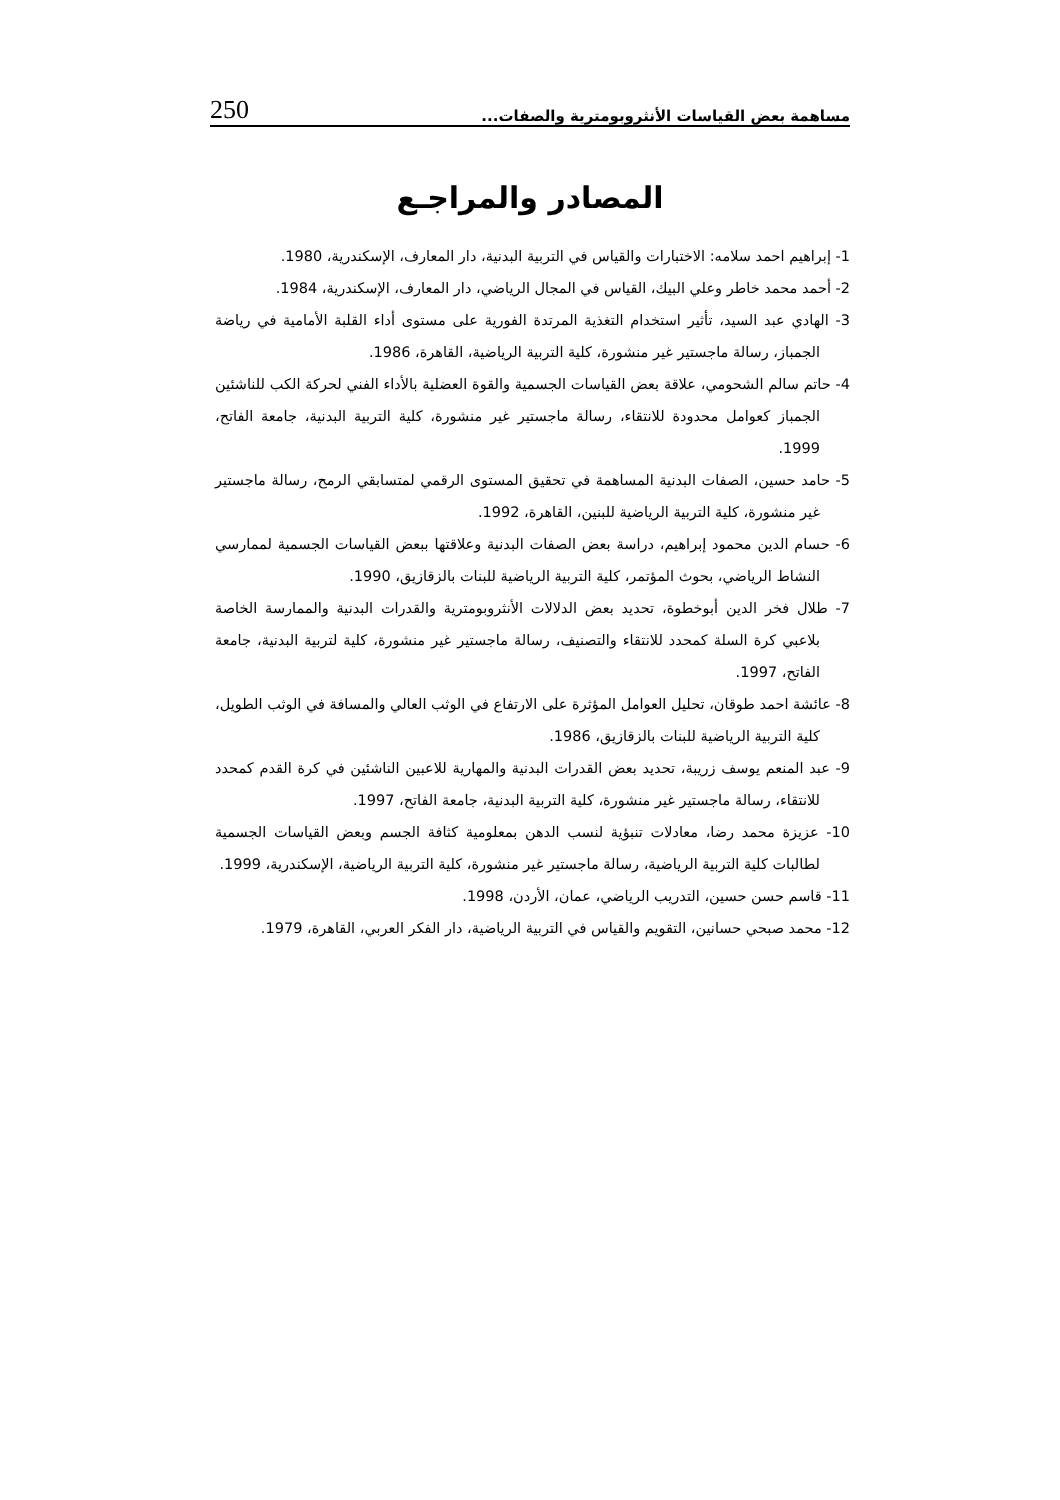مساهمة بعض القياسات الأنثروبومترية والصفات... 250
المصادر والمراجـع
1- إبراهيم احمد سلامه: الاختبارات والقياس في التربية البدنية، دار المعارف، الإسكندرية، 1980.
2- أحمد محمد خاطر وعلي البيك، القياس في المجال الرياضي، دار المعارف، الإسكندرية، 1984.
3- الهادي عبد السيد، تأثير استخدام التغذية المرتدة الفورية على مستوى أداء القلبة الأمامية في رياضة الجمباز، رسالة ماجستير غير منشورة، كلية التربية الرياضية، القاهرة، 1986.
4- حاتم سالم الشحومي، علاقة بعض القياسات الجسمية والقوة العضلية بالأداء الفني لحركة الكب للناشئين الجمباز كعوامل محدودة للانتقاء، رسالة ماجستير غير منشورة، كلية التربية البدنية، جامعة الفاتح، 1999.
5- حامد حسين، الصفات البدنية المساهمة في تحقيق المستوى الرقمي لمتسابقي الرمح، رسالة ماجستير غير منشورة، كلية التربية الرياضية للبنين، القاهرة، 1992.
6- حسام الدين محمود إبراهيم، دراسة بعض الصفات البدنية وعلاقتها ببعض القياسات الجسمية لممارسي النشاط الرياضي، بحوث المؤتمر، كلية التربية الرياضية للبنات بالزقازيق، 1990.
7- طلال فخر الدين أبوخطوة، تحديد بعض الدلالات الأنثروبومترية والقدرات البدنية والممارسة الخاصة بلاعبي كرة السلة كمحدد للانتقاء والتصنيف، رسالة ماجستير غير منشورة، كلية لتربية البدنية، جامعة الفاتح، 1997.
8- عائشة احمد طوقان، تحليل العوامل المؤثرة على الارتفاع في الوثب العالي والمسافة في الوثب الطويل، كلية التربية الرياضية للبنات بالزقازيق، 1986.
9- عبد المنعم يوسف زريبة، تحديد بعض القدرات البدنية والمهارية للاعبين الناشئين في كرة القدم كمحدد للانتقاء، رسالة ماجستير غير منشورة، كلية التربية البدنية، جامعة الفاتح، 1997.
10- عزيزة محمد رضا، معادلات تنبؤية لنسب الدهن بمعلومية كثافة الجسم وبعض القياسات الجسمية لطالبات كلية التربية الرياضية، رسالة ماجستير غير منشورة، كلية التربية الرياضية، الإسكندرية، 1999.
11- قاسم حسن حسين، التدريب الرياضي، عمان، الأردن، 1998.
12- محمد صبحي حسانين، التقويم والقياس في التربية الرياضية، دار الفكر العربي، القاهرة، 1979.